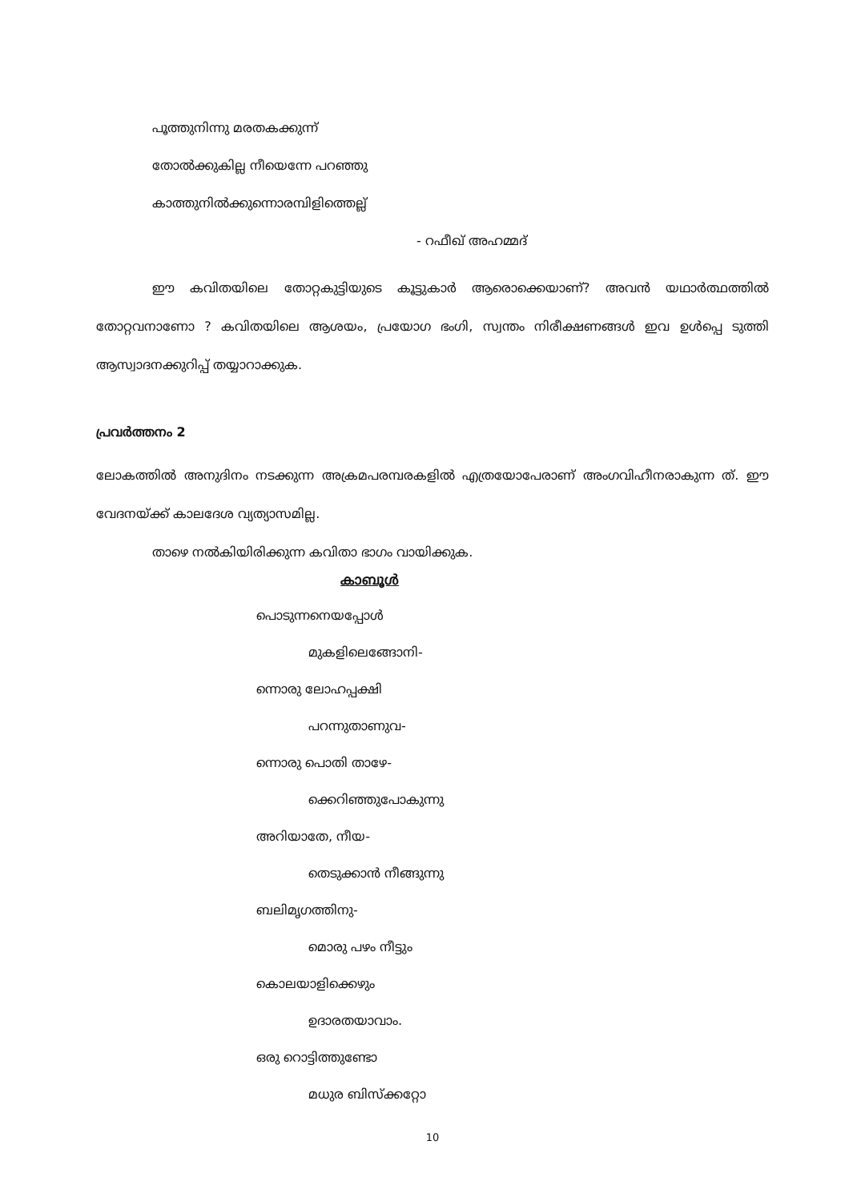പൂത്തുനിന്നു മരതകക്കുന്ന്
തോൽക്കുകില്ല നീയെന്നേ പറഞ്ഞു
കാത്തുനിൽക്കുന്നൊരമ്പിളിത്തെല്ല്
- റഫീഖ് അഹമ്മദ്
ഈ കവിതയിലെ തോറ്റകുട്ടിയുടെ കൂട്ടുകാർ ആരൊക്കെയാണ്? അവൻ യഥാർത്ഥത്തിൽ തോറ്റവനാണോ ? കവിതയിലെ ആശയം, പ്രയോഗ ഭംഗി, സ്വന്തം നിരീക്ഷണങ്ങൾ ഇവ ഉൾപ്പെ ടുത്തി ആസ്വാദനക്കുറിപ്പ് തയ്യാറാക്കുക.
പ്രവർത്തനം 2
ലോകത്തിൽ അനുദിനം നടക്കുന്ന അക്രമപരമ്പരകളിൽ എത്രയോപേരാണ് അംഗവിഹീനരാകുന്ന ത്. ഈ വേദനയ്ക്ക് കാലദേശ വ്യത്യാസമില്ല.
താഴെ നൽകിയിരിക്കുന്ന കവിതാ ഭാഗം വായിക്കുക.
കാബൂൾ
പൊടുന്നനെയപ്പോൾ
മുകളിലെങ്ങോനി-
ന്നൊരു ലോഹപ്പക്ഷി
പറന്നുതാണുവ-
ന്നൊരു പൊതി താഴേ-
ക്കെറിഞ്ഞുപോകുന്നു
അറിയാതേ, നീയ-
തെടുക്കാൻ നീങ്ങുന്നു
ബലിമൃഗത്തിനു-
മൊരു പഴം നീട്ടും
കൊലയാളിക്കെഴും
ഉദാരതയാവാം.
ഒരു റൊട്ടിത്തുണ്ടോ
മധുര ബിസ്ക്കറ്റോ
10